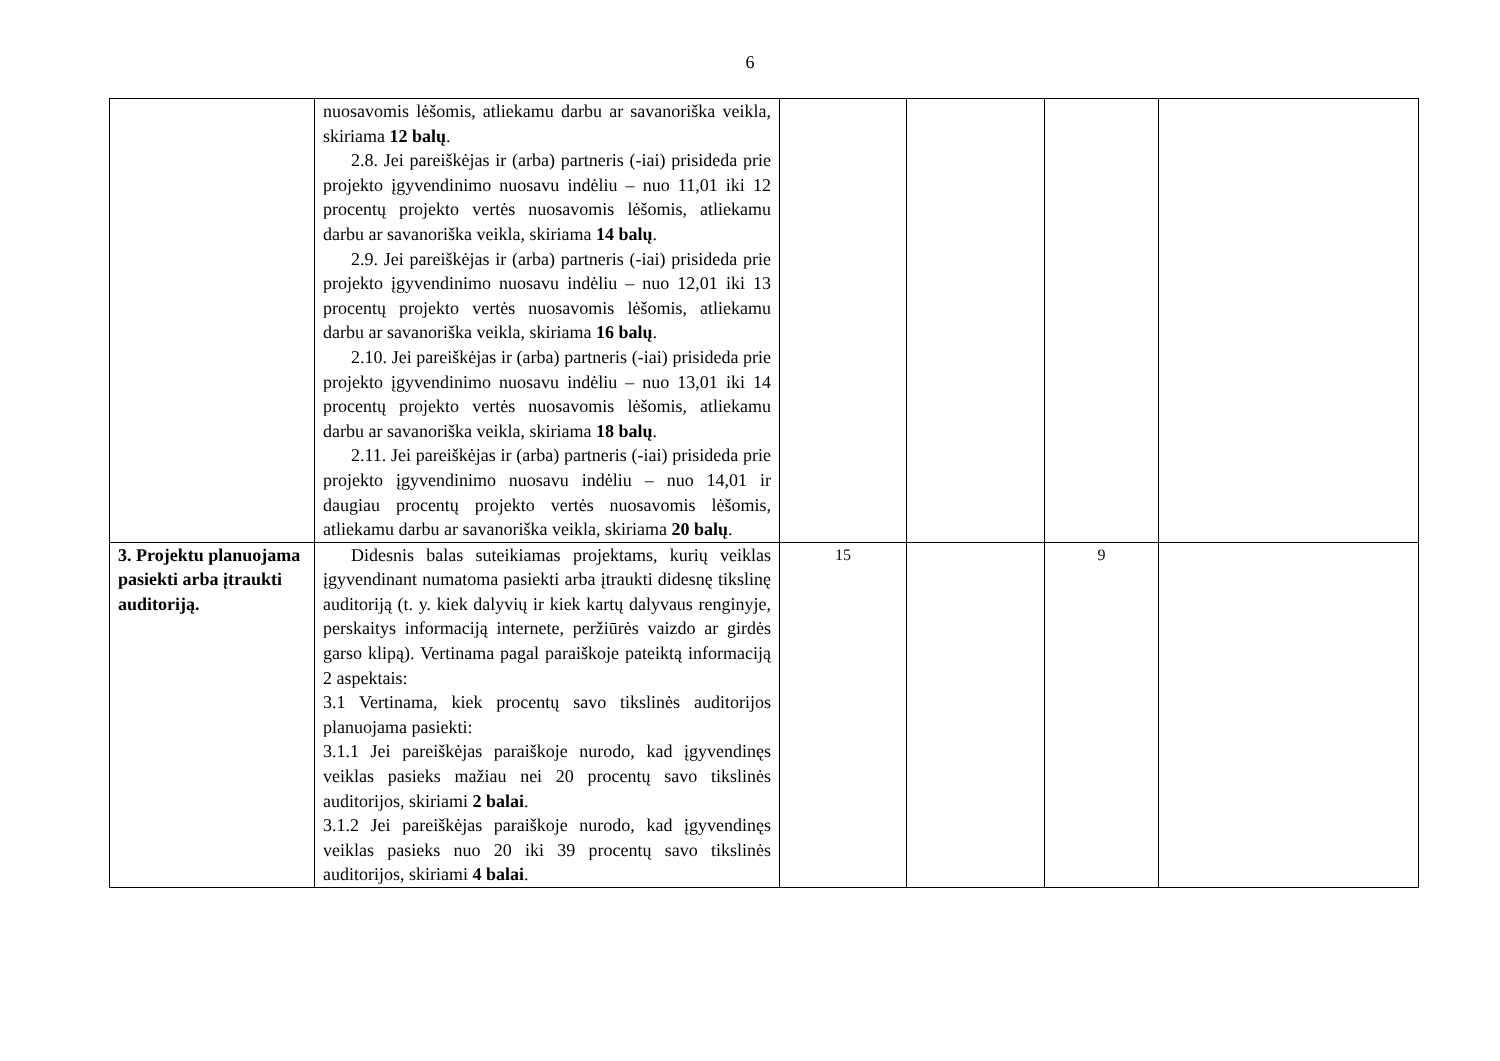6
| | nuosavomis lėšomis, atliekamu darbu ar savanoriška veikla, skiriama 12 balų . 2.8. Jei pareiškėjas ir (arba) partneris (-iai) prisideda prie projekto įgyvendinimo nuosavu indėliu – nuo 11,01 iki 12 procentų projekto vertės nuosavomis lėšomis, atliekamu darbu ar savanoriška veikla, skiriama 14 balų . 2.9. Jei pareiškėjas ir (arba) partneris (-iai) prisideda prie projekto įgyvendinimo nuosavu indėliu – nuo 12,01 iki 13 procentų projekto vertės nuosavomis lėšomis, atliekamu darbu ar savanoriška veikla, skiriama 16 balų . 2.10. Jei pareiškėjas ir (arba) partneris (-iai) prisideda prie projekto įgyvendinimo nuosavu indėliu – nuo 13,01 iki 14 procentų projekto vertės nuosavomis lėšomis, atliekamu darbu ar savanoriška veikla, skiriama 18 balų . 2.11. Jei pareiškėjas ir (arba) partneris (-iai) prisideda prie projekto įgyvendinimo nuosavu indėliu – nuo 14,01 ir daugiau procentų projekto vertės nuosavomis lėšomis, atliekamu darbu ar savanoriška veikla, skiriama 20 balų . | | | | |
| 3. Projektu planuojama pasiekti arba įtraukti auditoriją. | Didesnis balas suteikiamas projektams, kurių veiklas įgyvendinant numatoma pasiekti arba įtraukti didesnę tikslinę auditoriją (t. y. kiek dalyvių ir kiek kartų dalyvaus renginyje, perskaitys informaciją internete, peržiūrės vaizdo ar girdės garso klipą). Vertinama pagal paraiškoje pateiktą informaciją 2 aspektais: 3.1 Vertinama, kiek procentų savo tikslinės auditorijos planuojama pasiekti: 3.1.1 Jei pareiškėjas paraiškoje nurodo, kad įgyvendinęs veiklas pasieks mažiau nei 20 procentų savo tikslinės auditorijos, skiriami 2 balai . 3.1.2 Jei pareiškėjas paraiškoje nurodo, kad įgyvendinęs veiklas pasieks nuo 20 iki 39 procentų savo tikslinės auditorijos, skiriami 4 balai . | 15 | | 9 | |